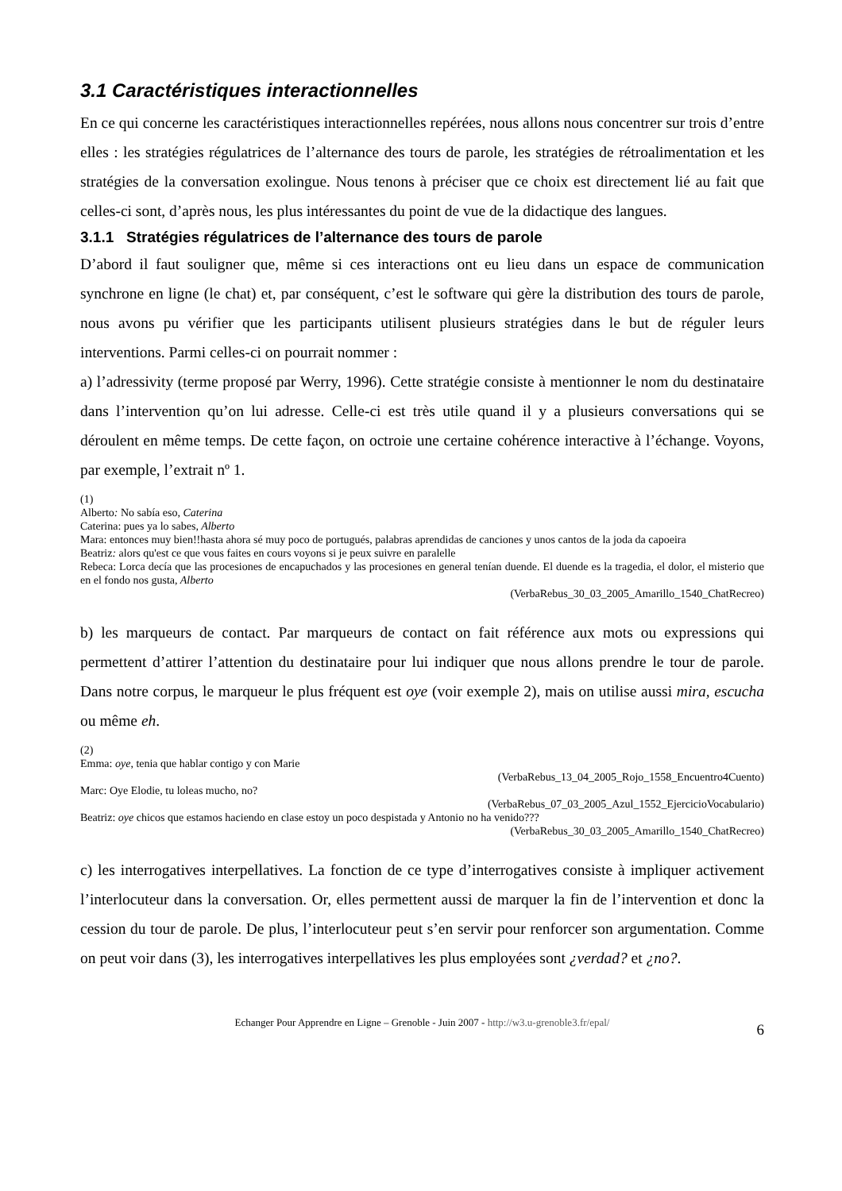3.1 Caractéristiques interactionnelles
En ce qui concerne les caractéristiques interactionnelles repérées, nous allons nous concentrer sur trois d’entre elles : les stratégies régulatrices de l’alternance des tours de parole, les stratégies de rétroalimentation et les stratégies de la conversation exolingue. Nous tenons à préciser que ce choix est directement lié au fait que celles-ci sont, d’après nous, les plus intéressantes du point de vue de la didactique des langues.
3.1.1 Stratégies régulatrices de l’alternance des tours de parole
D’abord il faut souligner que, même si ces interactions ont eu lieu dans un espace de communication synchrone en ligne (le chat) et, par conséquent, c’est le software qui gère la distribution des tours de parole, nous avons pu vérifier que les participants utilisent plusieurs stratégies dans le but de réguler leurs interventions. Parmi celles-ci on pourrait nommer :
a) l’adressivity (terme proposé par Werry, 1996). Cette stratégie consiste à mentionner le nom du destinataire dans l’intervention qu’on lui adresse. Celle-ci est très utile quand il y a plusieurs conversations qui se déroulent en même temps. De cette façon, on octroie une certaine cohérence interactive à l’échange. Voyons, par exemple, l’extrait nº 1.
(1)
Alberto: No sabía eso, Caterina
Caterina: pues ya lo sabes, Alberto
Mara: entonces muy bien!!hasta ahora sé muy poco de portugués, palabras aprendidas de canciones y unos cantos de la joda da capoeira
Beatriz: alors qu'est ce que vous faites en cours voyons si je peux suivre en paralelle
Rebeca: Lorca decía que las procesiones de encapuchados y las procesiones en general tenían duende. El duende es la tragedia, el dolor, el misterio que en el fondo nos gusta, Alberto
(VerbaRebus_30_03_2005_Amarillo_1540_ChatRecreo)
b) les marqueurs de contact. Par marqueurs de contact on fait référence aux mots ou expressions qui permettent d’attirer l’attention du destinataire pour lui indiquer que nous allons prendre le tour de parole. Dans notre corpus, le marqueur le plus fréquent est oye (voir exemple 2), mais on utilise aussi mira, escucha ou même eh.
(2)
Emma: oye, tenia que hablar contigo y con Marie
(VerbaRebus_13_04_2005_Rojo_1558_Encuentro4Cuento)
Marc: Oye Elodie, tu loleas mucho, no?
(VerbaRebus_07_03_2005_Azul_1552_EjercicioVocabulario)
Beatriz: oye chicos que estamos haciendo en clase estoy un poco despistada y Antonio no ha venido???
(VerbaRebus_30_03_2005_Amarillo_1540_ChatRecreo)
c) les interrogatives interpellatives. La fonction de ce type d’interrogatives consiste à impliquer activement l’interlocuteur dans la conversation. Or, elles permettent aussi de marquer la fin de l’intervention et donc la cession du tour de parole. De plus, l’interlocuteur peut s’en servir pour renforcer son argumentation. Comme on peut voir dans (3), les interrogatives interpellatives les plus employées sont ¿verdad? et ¿no?.
Echanger Pour Apprendre en Ligne – Grenoble - Juin 2007 - http://w3.u-grenoble3.fr/epal/ 6